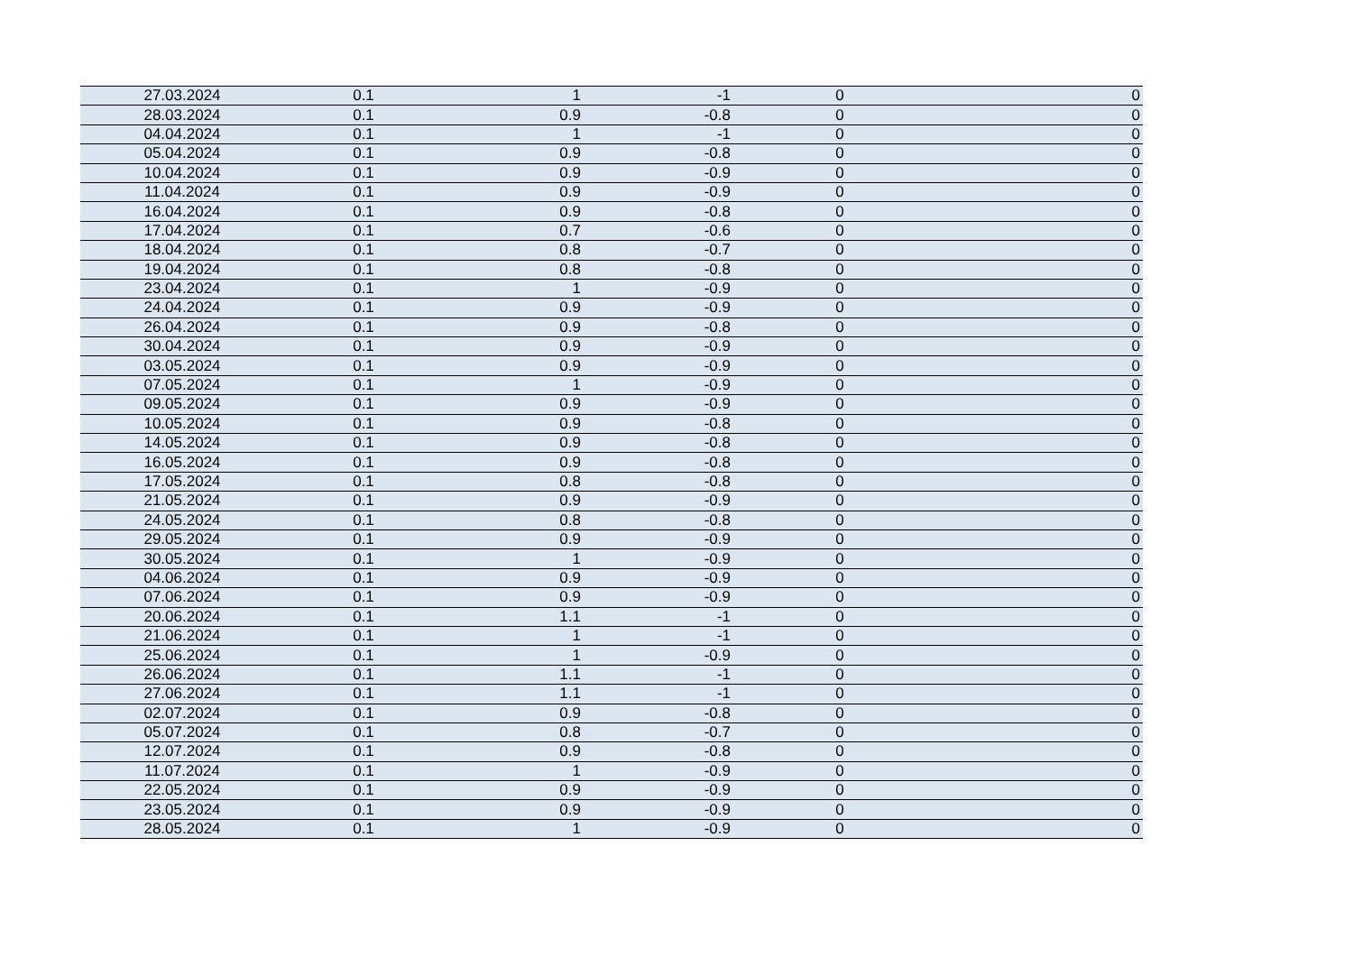| 27.03.2024 | 0.1 | 1 | -1 | 0 | 0 |
| 28.03.2024 | 0.1 | 0.9 | -0.8 | 0 | 0 |
| 04.04.2024 | 0.1 | 1 | -1 | 0 | 0 |
| 05.04.2024 | 0.1 | 0.9 | -0.8 | 0 | 0 |
| 10.04.2024 | 0.1 | 0.9 | -0.9 | 0 | 0 |
| 11.04.2024 | 0.1 | 0.9 | -0.9 | 0 | 0 |
| 16.04.2024 | 0.1 | 0.9 | -0.8 | 0 | 0 |
| 17.04.2024 | 0.1 | 0.7 | -0.6 | 0 | 0 |
| 18.04.2024 | 0.1 | 0.8 | -0.7 | 0 | 0 |
| 19.04.2024 | 0.1 | 0.8 | -0.8 | 0 | 0 |
| 23.04.2024 | 0.1 | 1 | -0.9 | 0 | 0 |
| 24.04.2024 | 0.1 | 0.9 | -0.9 | 0 | 0 |
| 26.04.2024 | 0.1 | 0.9 | -0.8 | 0 | 0 |
| 30.04.2024 | 0.1 | 0.9 | -0.9 | 0 | 0 |
| 03.05.2024 | 0.1 | 0.9 | -0.9 | 0 | 0 |
| 07.05.2024 | 0.1 | 1 | -0.9 | 0 | 0 |
| 09.05.2024 | 0.1 | 0.9 | -0.9 | 0 | 0 |
| 10.05.2024 | 0.1 | 0.9 | -0.8 | 0 | 0 |
| 14.05.2024 | 0.1 | 0.9 | -0.8 | 0 | 0 |
| 16.05.2024 | 0.1 | 0.9 | -0.8 | 0 | 0 |
| 17.05.2024 | 0.1 | 0.8 | -0.8 | 0 | 0 |
| 21.05.2024 | 0.1 | 0.9 | -0.9 | 0 | 0 |
| 24.05.2024 | 0.1 | 0.8 | -0.8 | 0 | 0 |
| 29.05.2024 | 0.1 | 0.9 | -0.9 | 0 | 0 |
| 30.05.2024 | 0.1 | 1 | -0.9 | 0 | 0 |
| 04.06.2024 | 0.1 | 0.9 | -0.9 | 0 | 0 |
| 07.06.2024 | 0.1 | 0.9 | -0.9 | 0 | 0 |
| 20.06.2024 | 0.1 | 1.1 | -1 | 0 | 0 |
| 21.06.2024 | 0.1 | 1 | -1 | 0 | 0 |
| 25.06.2024 | 0.1 | 1 | -0.9 | 0 | 0 |
| 26.06.2024 | 0.1 | 1.1 | -1 | 0 | 0 |
| 27.06.2024 | 0.1 | 1.1 | -1 | 0 | 0 |
| 02.07.2024 | 0.1 | 0.9 | -0.8 | 0 | 0 |
| 05.07.2024 | 0.1 | 0.8 | -0.7 | 0 | 0 |
| 12.07.2024 | 0.1 | 0.9 | -0.8 | 0 | 0 |
| 11.07.2024 | 0.1 | 1 | -0.9 | 0 | 0 |
| 22.05.2024 | 0.1 | 0.9 | -0.9 | 0 | 0 |
| 23.05.2024 | 0.1 | 0.9 | -0.9 | 0 | 0 |
| 28.05.2024 | 0.1 | 1 | -0.9 | 0 | 0 |